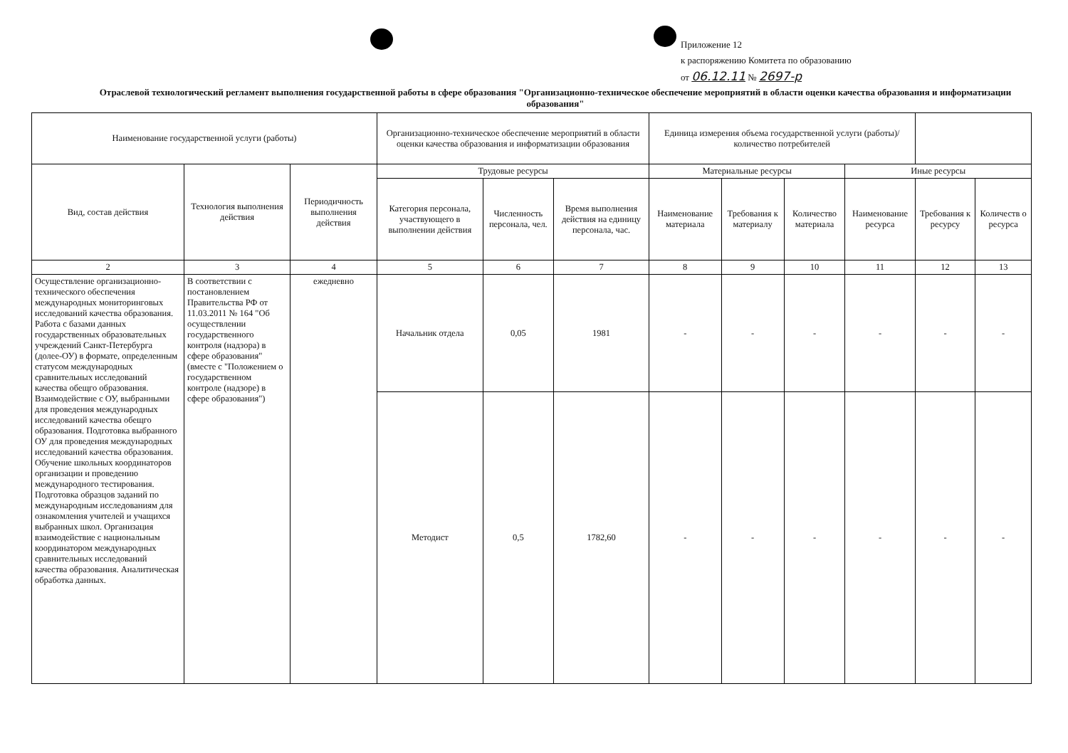Приложение 12
к распоряжению Комитета по образованию
от 06.12.11 № 2697-р
Отраслевой технологический регламент выполнения государственной работы в сфере образования "Организационно-техническое обеспечение мероприятий в области оценки качества образования и информатизации образования"
| Наименование государственной услуги (работы) | | | Организационно-техническое обеспечение мероприятий в области оценки качества образования и информатизации образования | | | Единица измерения объема государственной услуги (работы)/количество потребителей | | | | | |
| Вид, состав действия | Технология выполнения действия | Периодичность выполнения действия | Трудовые ресурсы | | | Материальные ресурсы | | | Иные ресурсы | | |
| | | | Категория персонала, участвующего в выполнении действия | Численность персонала, чел. | Время выполнения действия на единицу персонала, час. | Наименование материала | Требования к материалу | Количество материала | Наименование ресурса | Требования к ресурсу | Количеств о ресурса |
| 2 | 3 | 4 | 5 | 6 | 7 | 8 | 9 | 10 | 11 | 12 | 13 |
| Осуществление организационно-технического обеспечения международных мониторинговых исследований качества образования. Работа с базами данных государственных образовательных учреждений Санкт-Петербурга (долее-ОУ) в формате, определенным статусом международных сравнительных исследований качества обещго образования. Взаимодействие с ОУ, выбранными для проведения международных исследований качества обещго образования. Подготовка выбранного ОУ для проведения международных исследований качества образования. Обучение школьных координаторов организации и проведению международного тестирования. Подготовка образцов заданий по международным исследованиям для ознакомления учителей и учащихся выбранных школ. Организация взаимодействие с национальным координатором международных сравнительных исследований качества образования. Аналитическая обработка данных. | В соответствии с постановлением Правительства РФ от 11.03.2011 № 164 "Об осуществлении государственного контроля (надзора) в сфере образования" (вместе с "Положением о государственном контроле (надзоре) в сфере образования") | ежедневно | Начальник отдела | 0,05 | 1981 | - | - | - | - | - | - |
| | | | Методист | 0,5 | 1782,60 | - | - | - | - | - | - |